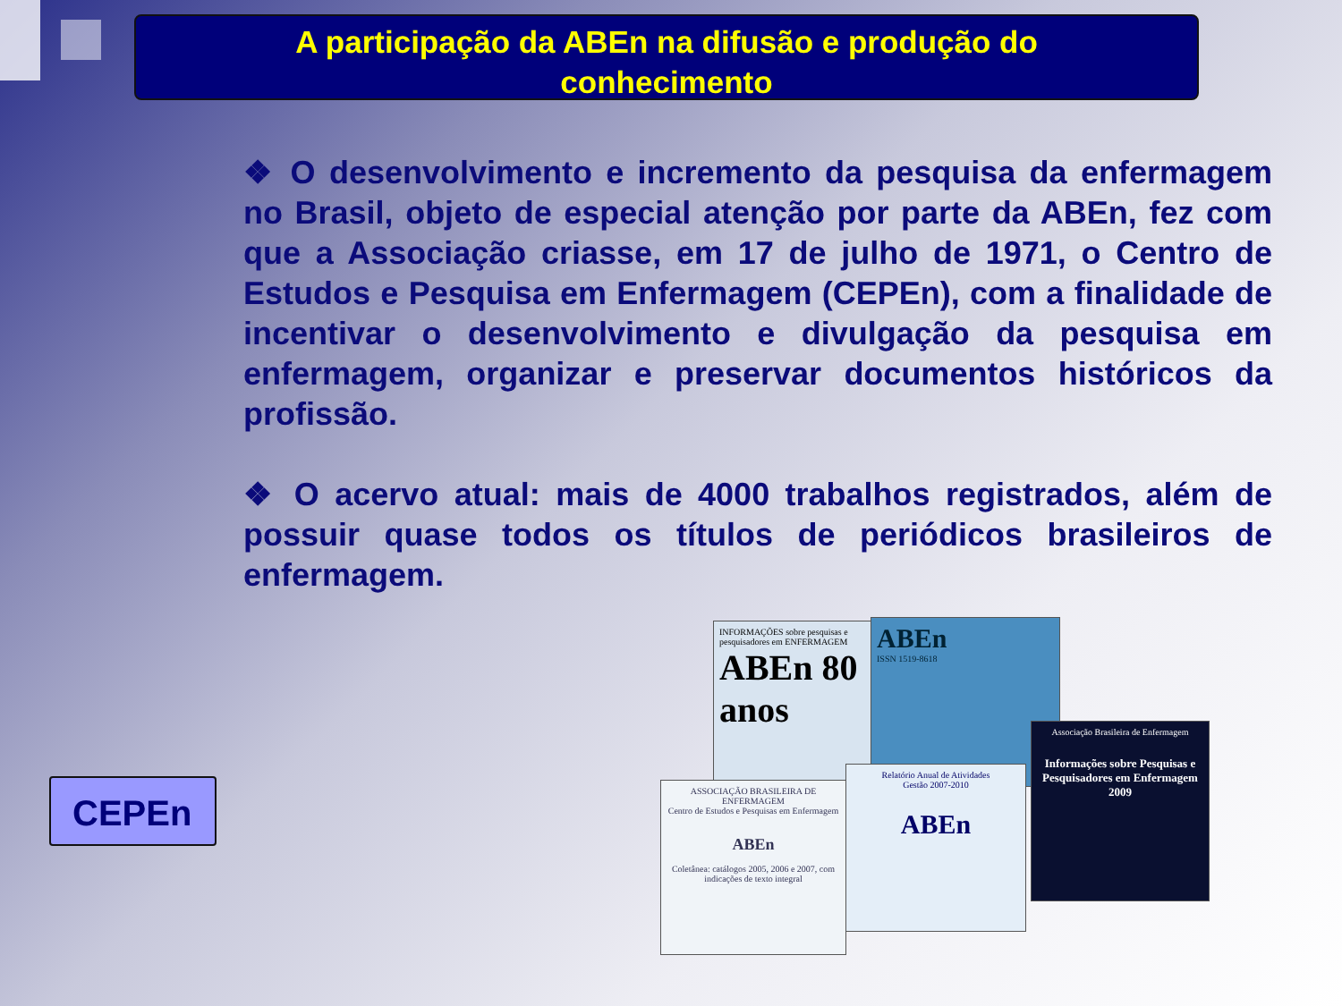A participação da ABEn na difusão e produção do
conhecimento
❖ O desenvolvimento e incremento da pesquisa da enfermagem no Brasil, objeto de especial atenção por parte da ABEn, fez com que a Associação criasse, em 17 de julho de 1971, o Centro de Estudos e Pesquisa em Enfermagem (CEPEn), com a finalidade de incentivar o desenvolvimento e divulgação da pesquisa em enfermagem, organizar e preservar documentos históricos da profissão.
❖ O acervo atual: mais de 4000 trabalhos registrados, além de possuir quase todos os títulos de periódicos brasileiros de enfermagem.
CEPEn
INFORMAÇÕES sobre pesquisas e pesquisadores em ENFERMAGEM
ABEn 80 anos
ABEn
ISSN 1519-8618
Associação Brasileira de Enfermagem
Informações sobre Pesquisas e Pesquisadores em Enfermagem
2009
Relatório Anual de Atividades
Gestão 2007-2010
ABEn
ASSOCIAÇÃO BRASILEIRA DE ENFERMAGEM
Centro de Estudos e Pesquisas em Enfermagem
ABEn
Coletânea: catálogos 2005, 2006 e 2007, com indicações de texto integral